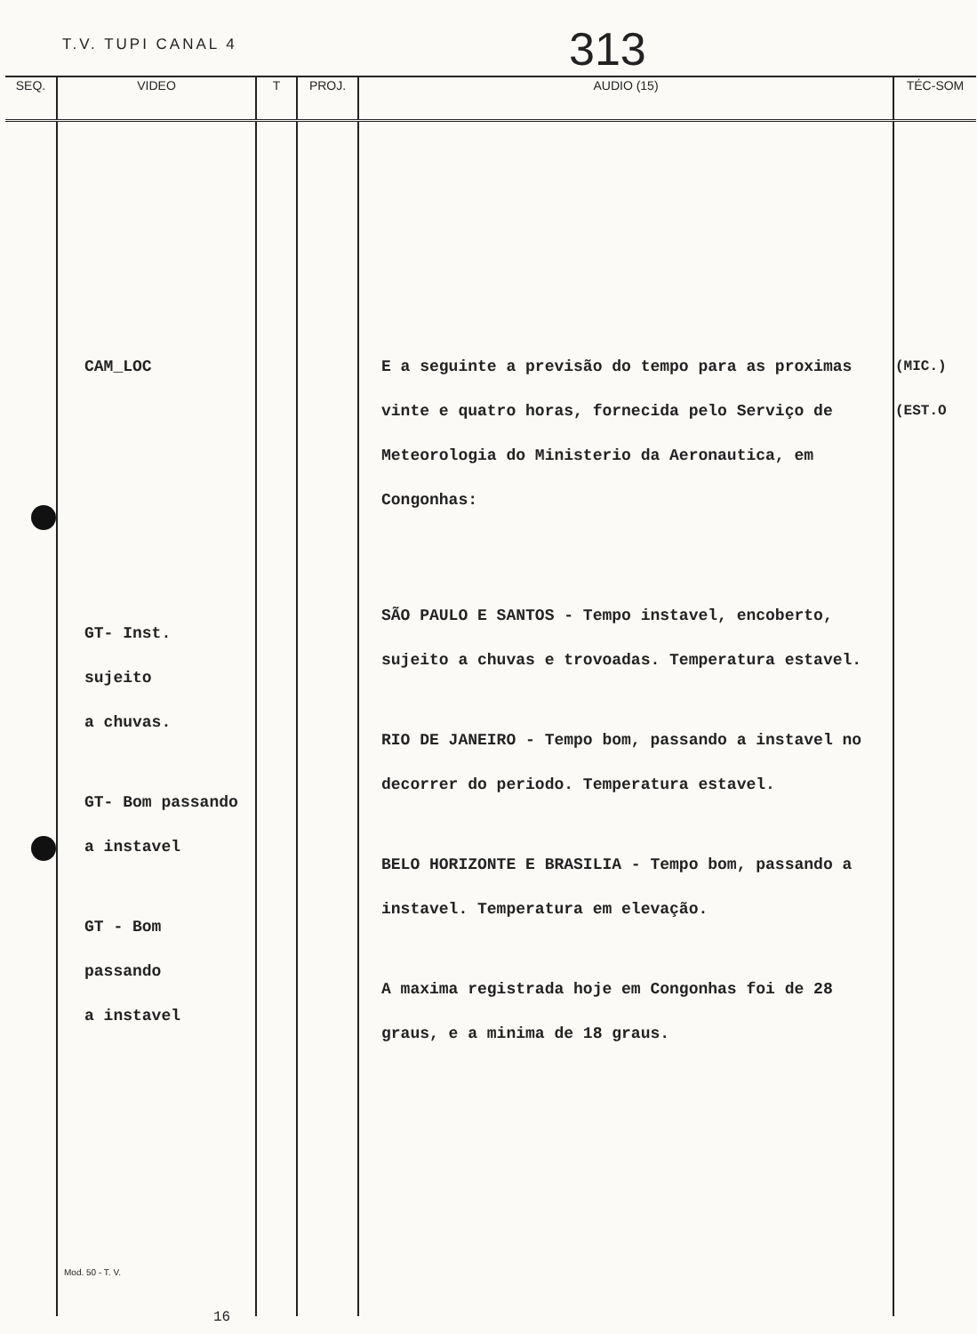T.V. TUPI CANAL 4 313
| SEQ. | VIDEO | T | PROJ. | AUDIO (15) | TÉC-SOM |
| --- | --- | --- | --- | --- | --- |
| | CAM_LOC GT- Inst. sujeito a chuvas. GT- Bom passando a instavel GT - Bom passando a instavel | | | E a seguinte a previsão do tempo para as proximas vinte e quatro horas, fornecida pelo Serviço de Meteorologia do Ministerio da Aeronautica, em Congonhas: SÃO PAULO E SANTOS - Tempo instavel, encoberto, sujeito a chuvas e trovoadas. Temperatura estavel. RIO DE JANEIRO - Tempo bom, passando a instavel no decorrer do periodo. Temperatura estavel. BELO HORIZONTE E BRASILIA - Tempo bom, passando a instavel. Temperatura em elevação. A maxima registrada hoje em Congonhas foi de 28 graus, e a minima de 18 graus. | (MIC.) (EST.O |
Mod. 50 - T. V.
16